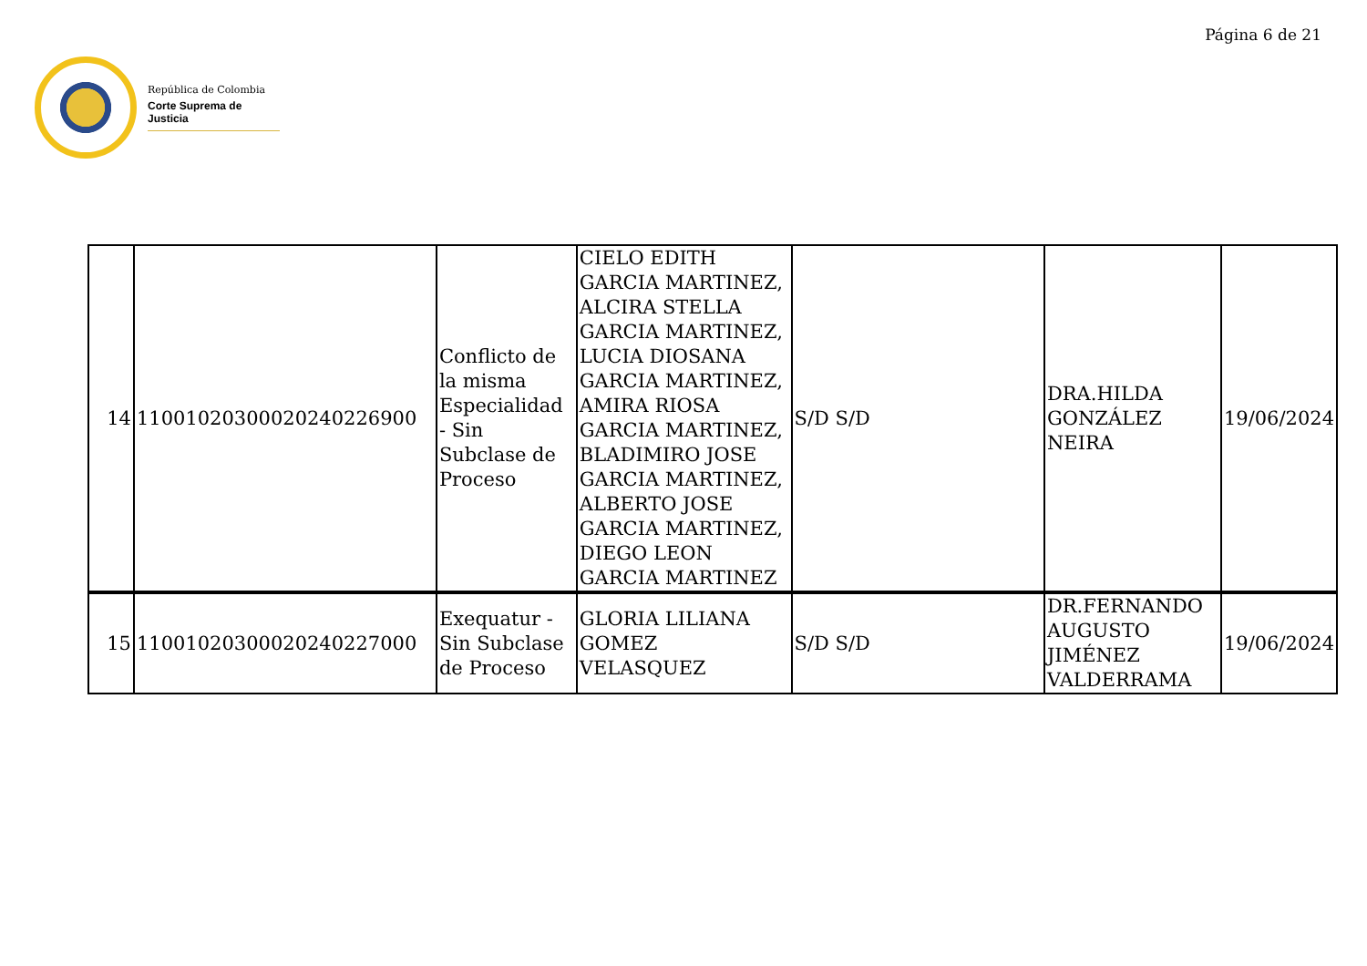Página 6 de 21
República de Colombia
Corte Suprema de Justicia
| 14 | 11001020300020240226900 | Conflicto de la misma Especialidad - Sin Subclase de Proceso | CIELO EDITH GARCIA MARTINEZ, ALCIRA STELLA GARCIA MARTINEZ, LUCIA DIOSANA GARCIA MARTINEZ, AMIRA RIOSA GARCIA MARTINEZ, BLADIMIRO JOSE GARCIA MARTINEZ, ALBERTO JOSE GARCIA MARTINEZ, DIEGO LEON GARCIA MARTINEZ | S/D S/D | DRA.HILDA GONZÁLEZ NEIRA | 19/06/2024 |
| 15 | 11001020300020240227000 | Exequatur - Sin Subclase de Proceso | GLORIA LILIANA GOMEZ VELASQUEZ | S/D S/D | DR.FERNANDO AUGUSTO JIMÉNEZ VALDERRAMA | 19/06/2024 |